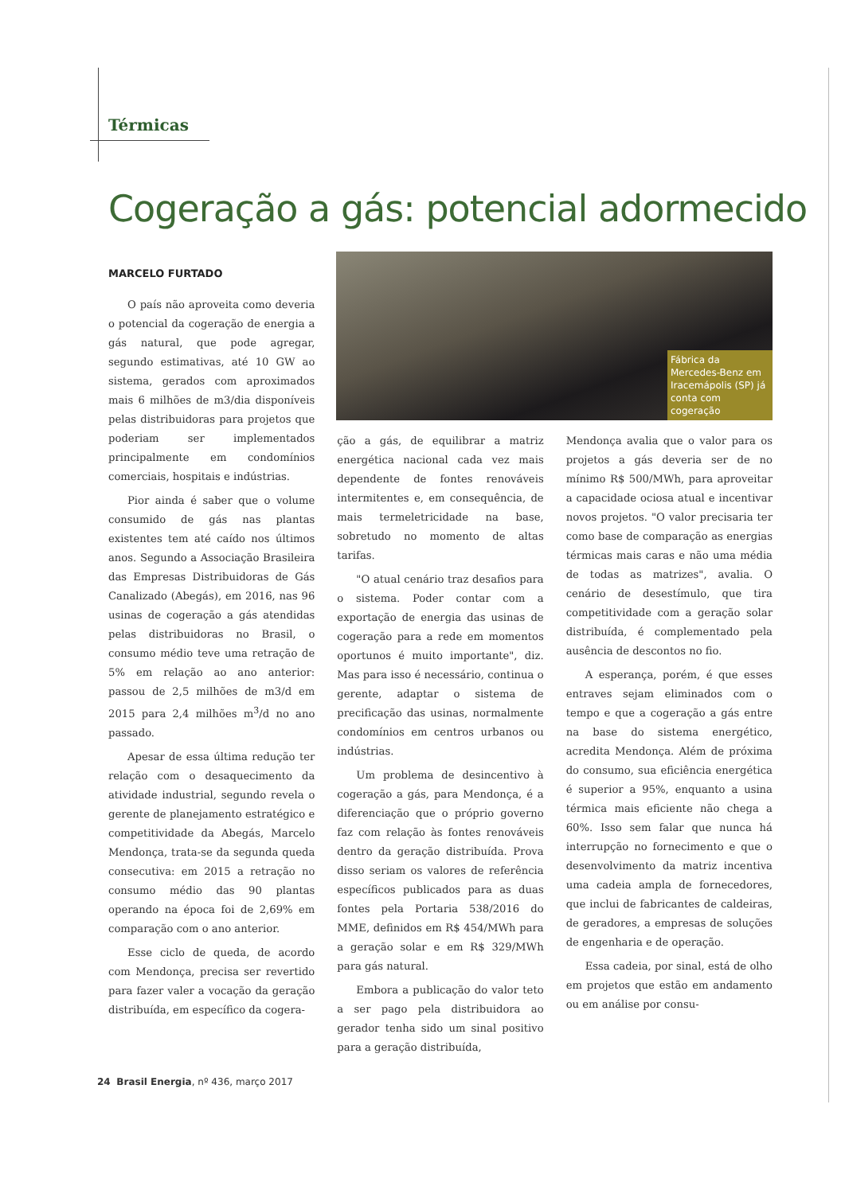Térmicas
Cogeração a gás: potencial adormecido
Fábrica da Mercedes-Benz em Iracemápolis (SP) já conta com cogeração
MARCELO FURTADO
O país não aproveita como deveria o potencial da cogeração de energia a gás natural, que pode agregar, segundo estimativas, até 10 GW ao sistema, gerados com aproximados mais 6 milhões de m3/dia disponíveis pelas distribuidoras para projetos que poderiam ser implementados principalmente em condomínios comerciais, hospitais e indústrias.
Pior ainda é saber que o volume consumido de gás nas plantas existentes tem até caído nos últimos anos. Segundo a Associação Brasileira das Empresas Distribuidoras de Gás Canalizado (Abegás), em 2016, nas 96 usinas de cogeração a gás atendidas pelas distribuidoras no Brasil, o consumo médio teve uma retração de 5% em relação ao ano anterior: passou de 2,5 milhões de m3/d em 2015 para 2,4 milhões m<sup>3</sup>/d no ano passado.
Apesar de essa última redução ter relação com o desaquecimento da atividade industrial, segundo revela o gerente de planejamento estratégico e competitividade da Abegás, Marcelo Mendonça, trata-se da segunda queda consecutiva: em 2015 a retração no consumo médio das 90 plantas operando na época foi de 2,69% em comparação com o ano anterior.
Esse ciclo de queda, de acordo com Mendonça, precisa ser revertido para fazer valer a vocação da geração distribuída, em específico da cogera-
ção a gás, de equilibrar a matriz energética nacional cada vez mais dependente de fontes renováveis intermitentes e, em consequência, de mais termeletricidade na base, sobretudo no momento de altas tarifas.
"O atual cenário traz desafios para o sistema. Poder contar com a exportação de energia das usinas de cogeração para a rede em momentos oportunos é muito importante", diz. Mas para isso é necessário, continua o gerente, adaptar o sistema de precificação das usinas, normalmente condomínios em centros urbanos ou indústrias.
Um problema de desincentivo à cogeração a gás, para Mendonça, é a diferenciação que o próprio governo faz com relação às fontes renováveis dentro da geração distribuída. Prova disso seriam os valores de referência específicos publicados para as duas fontes pela Portaria 538/2016 do MME, definidos em R$ 454/MWh para a geração solar e em R$ 329/MWh para gás natural.
Embora a publicação do valor teto a ser pago pela distribuidora ao gerador tenha sido um sinal positivo para a geração distribuída,
Mendonça avalia que o valor para os projetos a gás deveria ser de no mínimo R$ 500/MWh, para aproveitar a capacidade ociosa atual e incentivar novos projetos. "O valor precisaria ter como base de comparação as energias térmicas mais caras e não uma média de todas as matrizes", avalia. O cenário de desestímulo, que tira competitividade com a geração solar distribuída, é complementado pela ausência de descontos no fio.
A esperança, porém, é que esses entraves sejam eliminados com o tempo e que a cogeração a gás entre na base do sistema energético, acredita Mendonça. Além de próxima do consumo, sua eficiência energética é superior a 95%, enquanto a usina térmica mais eficiente não chega a 60%. Isso sem falar que nunca há interrupção no fornecimento e que o desenvolvimento da matriz incentiva uma cadeia ampla de fornecedores, que inclui de fabricantes de caldeiras, de geradores, a empresas de soluções de engenharia e de operação.
Essa cadeia, por sinal, está de olho em projetos que estão em andamento ou em análise por consu-
24 Brasil Energia, nº 436, março 2017